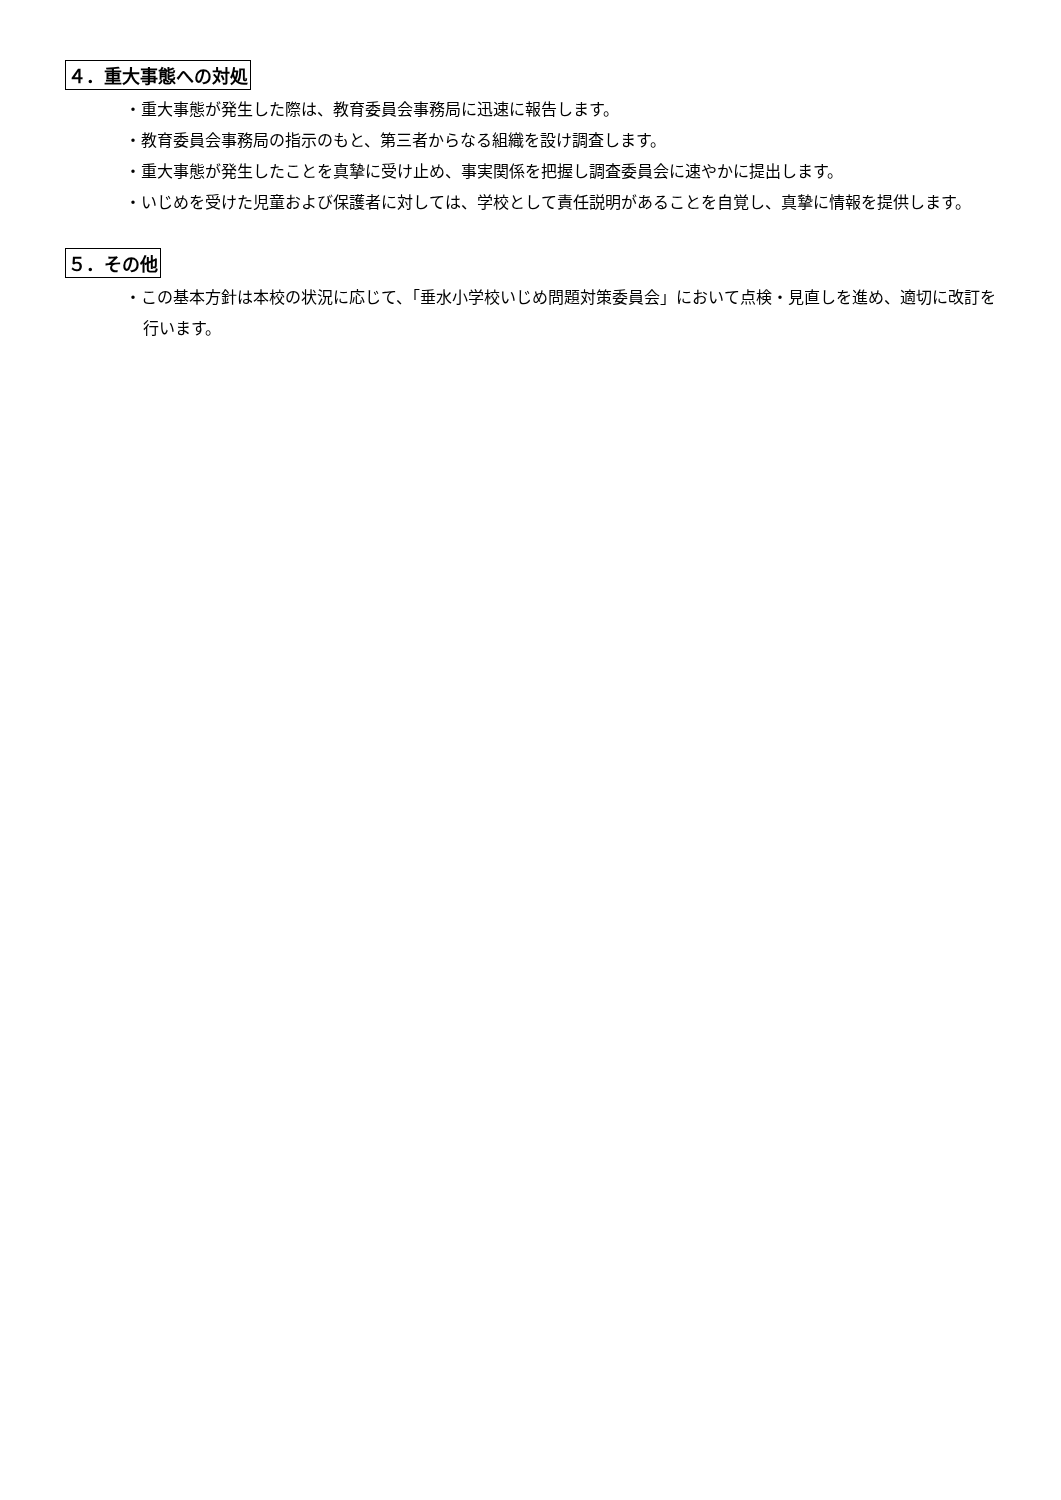４．重大事態への対処
・重大事態が発生した際は、教育委員会事務局に迅速に報告します。
・教育委員会事務局の指示のもと、第三者からなる組織を設け調査します。
・重大事態が発生したことを真摯に受け止め、事実関係を把握し調査委員会に速やかに提出します。
・いじめを受けた児童および保護者に対しては、学校として責任説明があることを自覚し、真摯に情報を提供します。
５．その他
・この基本方針は本校の状況に応じて、「垂水小学校いじめ問題対策委員会」において点検・見直しを進め、適切に改訂を行います。